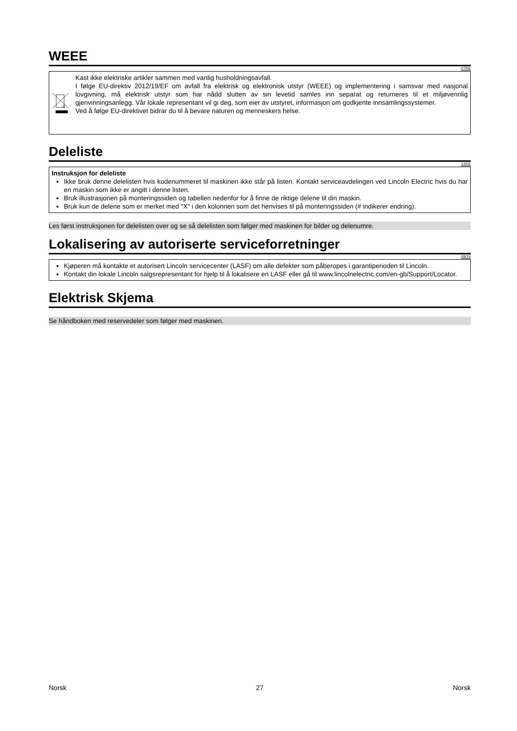WEEE
07/06
Kast ikke elektriske artikler sammen med vanlig husholdningsavfall.
I følge EU-direktiv 2012/19/EF om avfall fra elektrisk og elektronisk utstyr (WEEE) og implementering i samsvar med nasjonal lovgivning, må elektrisk utstyr som har nådd slutten av sin levetid samles inn separat og returneres til et miljøvennlig gjenvinningsanlegg. Vår lokale representant vil gi deg, som eier av utstyret, informasjon om godkjente innsamlingssystemer.
Ved å følge EU-direktivet bidrar du til å bevare naturen og menneskers helse.
Deleliste
12/05
Instruksjon for deleliste
Ikke bruk denne delelisten hvis kodenummeret til maskinen ikke står på listen. Kontakt serviceavdelingen ved Lincoln Electric hvis du har en maskin som ikke er angitt i denne listen.
Bruk illustrasjonen på monteringssiden og tabellen nedenfor for å finne de riktige delene til din maskin.
Bruk kun de delene som er merket med "X" i den kolonnen som det henvises til på monteringssiden (# indikerer endring).
Les først instruksjonen for delelisten over og se så delelisten som følger med maskinen for bilder og delenumre.
Lokalisering av autoriserte serviceforretninger
09/16
Kjøperen må kontakte et autorisert Lincoln servicecenter (LASF) om alle defekter som påberopes i garantiperioden til Lincoln.
Kontakt din lokale Lincoln salgsrepresentant for hjelp til å lokalisere en LASF eller gå til www.lincolnelectric.com/en-gb/Support/Locator.
Elektrisk Skjema
Se håndboken med reservedeler som følger med maskinen.
Norsk 27 Norsk